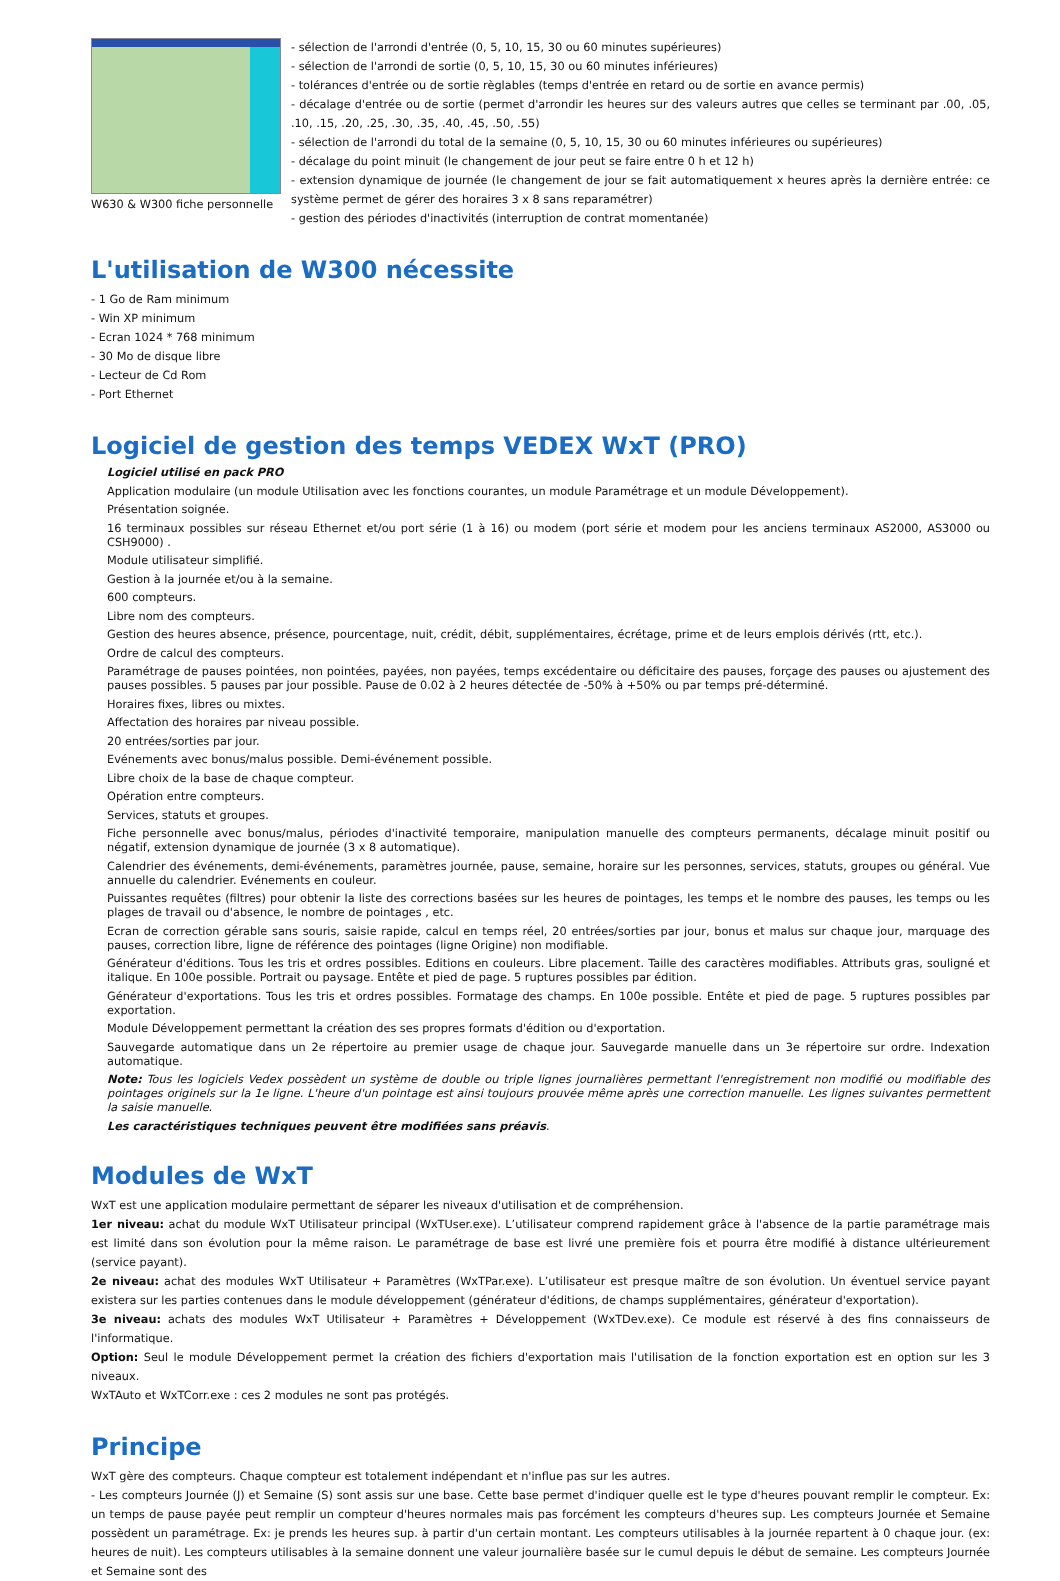W630 & W300 fiche personnelle
- sélection de l'arrondi d'entrée (0, 5, 10, 15, 30 ou 60 minutes supérieures)
- sélection de l'arrondi de sortie (0, 5, 10, 15, 30 ou 60 minutes inférieures)
- tolérances d'entrée ou de sortie règlables (temps d'entrée en retard ou de sortie en avance permis)
- décalage d'entrée ou de sortie (permet d'arrondir les heures sur des valeurs autres que celles se terminant par .00, .05, .10, .15, .20, .25, .30, .35, .40, .45, .50, .55)
- sélection de l'arrondi du total de la semaine (0, 5, 10, 15, 30 ou 60 minutes inférieures ou supérieures)
- décalage du point minuit (le changement de jour peut se faire entre 0 h et 12 h)
- extension dynamique de journée (le changement de jour se fait automatiquement x heures après la dernière entrée: ce système permet de gérer des horaires 3 x 8 sans reparamétrer)
- gestion des périodes d'inactivités (interruption de contrat momentanée)
L'utilisation de W300 nécessite
- 1 Go de Ram minimum
- Win XP minimum
- Ecran 1024 * 768 minimum
- 30 Mo de disque libre
- Lecteur de Cd Rom
- Port Ethernet
Logiciel de gestion des temps VEDEX WxT (PRO)
Logiciel utilisé en pack PRO
Application modulaire (un module Utilisation avec les fonctions courantes, un module Paramétrage et un module Développement).
Présentation soignée.
16 terminaux possibles sur réseau Ethernet et/ou port série (1 à 16) ou modem (port série et modem pour les anciens terminaux AS2000, AS3000 ou CSH9000) .
Module utilisateur simplifié.
Gestion à la journée et/ou à la semaine.
600 compteurs.
Libre nom des compteurs.
Gestion des heures absence, présence, pourcentage, nuit, crédit, débit, supplémentaires, écrétage, prime et de leurs emplois dérivés (rtt, etc.).
Ordre de calcul des compteurs.
Paramétrage de pauses pointées, non pointées, payées, non payées, temps excédentaire ou déficitaire des pauses, forçage des pauses ou ajustement des pauses possibles. 5 pauses par jour possible. Pause de 0.02 à 2 heures détectée de -50% à +50% ou par temps pré-déterminé.
Horaires fixes, libres ou mixtes.
Affectation des horaires par niveau possible.
20 entrées/sorties par jour.
Evénements avec bonus/malus possible. Demi-événement possible.
Libre choix de la base de chaque compteur.
Opération entre compteurs.
Services, statuts et groupes.
Fiche personnelle avec bonus/malus, périodes d'inactivité temporaire, manipulation manuelle des compteurs permanents, décalage minuit positif ou négatif, extension dynamique de journée (3 x 8 automatique).
Calendrier des événements, demi-événements, paramètres journée, pause, semaine, horaire sur les personnes, services, statuts, groupes ou général. Vue annuelle du calendrier. Evénements en couleur.
Puissantes requêtes (filtres) pour obtenir la liste des corrections basées sur les heures de pointages, les temps et le nombre des pauses, les temps ou les plages de travail ou d'absence, le nombre de pointages , etc.
Ecran de correction gérable sans souris, saisie rapide, calcul en temps réel, 20 entrées/sorties par jour, bonus et malus sur chaque jour, marquage des pauses, correction libre, ligne de référence des pointages (ligne Origine) non modifiable.
Générateur d'éditions. Tous les tris et ordres possibles. Editions en couleurs. Libre placement. Taille des caractères modifiables. Attributs gras, souligné et italique. En 100e possible. Portrait ou paysage. Entête et pied de page. 5 ruptures possibles par édition.
Générateur d'exportations. Tous les tris et ordres possibles. Formatage des champs. En 100e possible. Entête et pied de page. 5 ruptures possibles par exportation.
Module Développement permettant la création des ses propres formats d'édition ou d'exportation.
Sauvegarde automatique dans un 2e répertoire au premier usage de chaque jour. Sauvegarde manuelle dans un 3e répertoire sur ordre. Indexation automatique.
Note: Tous les logiciels Vedex possèdent un système de double ou triple lignes journalières permettant l'enregistrement non modifié ou modifiable des pointages originels sur la 1e ligne. L'heure d'un pointage est ainsi toujours prouvée même après une correction manuelle. Les lignes suivantes permettent la saisie manuelle.
Les caractéristiques techniques peuvent être modifiées sans préavis.
Modules de WxT
WxT est une application modulaire permettant de séparer les niveaux d'utilisation et de compréhension.
1er niveau: achat du module WxT Utilisateur principal (WxTUser.exe). L’utilisateur comprend rapidement grâce à l'absence de la partie paramétrage mais est limité dans son évolution pour la même raison. Le paramétrage de base est livré une première fois et pourra être modifié à distance ultérieurement (service payant).
2e niveau: achat des modules WxT Utilisateur + Paramètres (WxTPar.exe). L’utilisateur est presque maître de son évolution. Un éventuel service payant existera sur les parties contenues dans le module développement (générateur d'éditions, de champs supplémentaires, générateur d'exportation).
3e niveau: achats des modules WxT Utilisateur + Paramètres + Développement (WxTDev.exe). Ce module est réservé à des fins connaisseurs de l'informatique.
Option: Seul le module Développement permet la création des fichiers d'exportation mais l'utilisation de la fonction exportation est en option sur les 3 niveaux.
WxTAuto et WxTCorr.exe : ces 2 modules ne sont pas protégés.
Principe
WxT gère des compteurs. Chaque compteur est totalement indépendant et n'influe pas sur les autres.
- Les compteurs Journée (J) et Semaine (S) sont assis sur une base. Cette base permet d'indiquer quelle est le type d'heures pouvant remplir le compteur. Ex: un temps de pause payée peut remplir un compteur d'heures normales mais pas forcément les compteurs d'heures sup. Les compteurs Journée et Semaine possèdent un paramétrage. Ex: je prends les heures sup. à partir d'un certain montant. Les compteurs utilisables à la journée repartent à 0 chaque jour. (ex: heures de nuit). Les compteurs utilisables à la semaine donnent une valeur journalière basée sur le cumul depuis le début de semaine. Les compteurs Journée et Semaine sont des